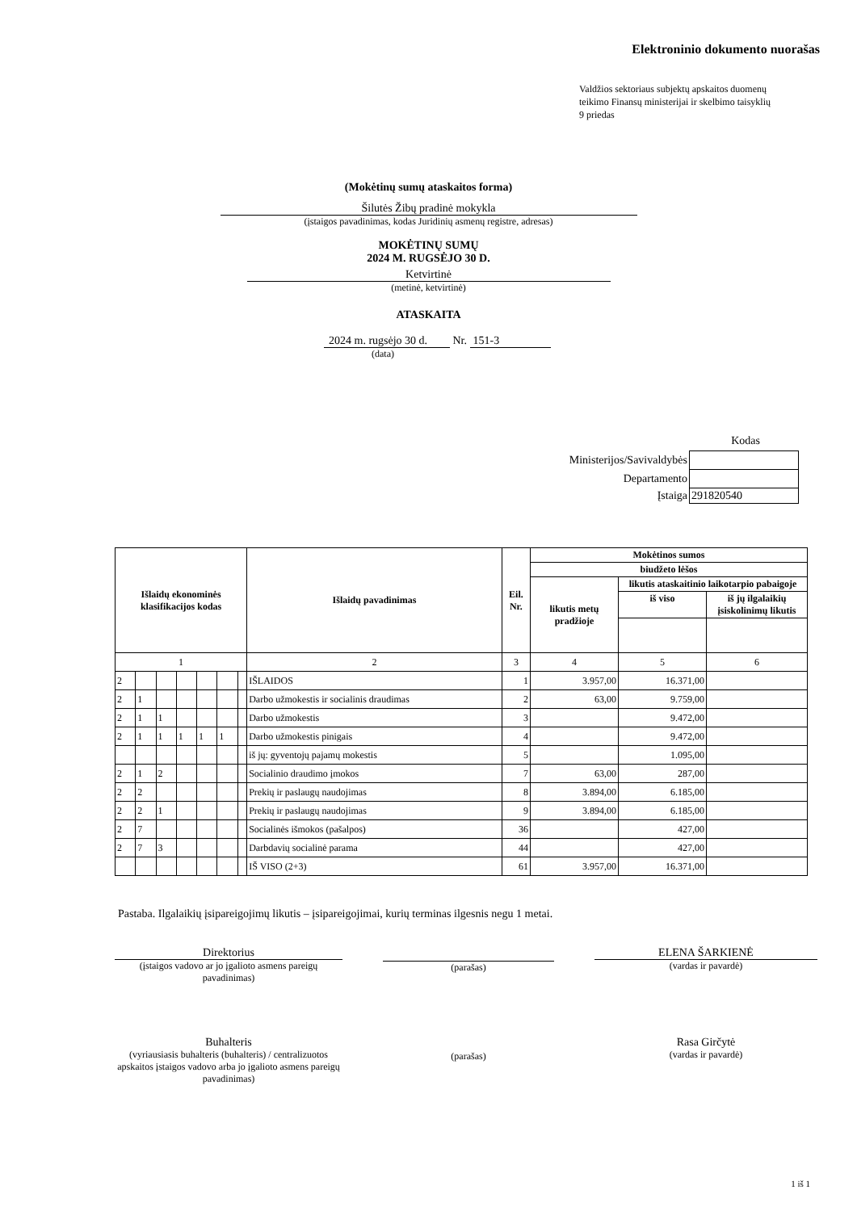Elektroninio dokumento nuorašas
Valdžios sektoriaus subjektų apskaitos duomenų
teikimo Finansų ministerijai ir skelbimo taisyklių
9 priedas
(Mokėtinų sumų ataskaitos forma)
Šilutės Žibų pradinė mokykla
(įstaigos pavadinimas, kodas Juridinių asmenų registre, adresas)
MOKĖTINŲ SUMŲ
2024 M. RUGSĖJO 30 D.
Ketvirtinė
(metinė, ketvirtinė)
ATASKAITA
2024 m. rugsėjo 30 d. Nr. 151-3
(data)
Kodas
| Ministerijos/Savivaldybės | |
| Departamento | |
| Įstaiga | 291820540 |
| Išlaidų ekonominės klasifikacijos kodas | | | | | | | Išlaidų pavadinimas | Eil. Nr. | Mokėtinos sumos | | |
| --- | --- | --- | --- | --- | --- | --- | --- | --- | --- | --- | --- |
| | | | | | | | | | biudžeto lėšos | | |
| | | | | | | | | | likutis metų pradžioje | likutis ataskaitinio laikotarpio pabaigoje | |
| | | | | | | | | | | iš viso | iš jų ilgalaikių įsiskolinimų likutis |
| 1 | | | | | | | 2 | 3 | 4 | 5 | 6 |
| 2 | | | | | | | IŠLAIDOS | 1 | 3.957,00 | 16.371,00 | |
| 2 | 1 | | | | | | Darbo užmokestis ir socialinis draudimas | 2 | 63,00 | 9.759,00 | |
| 2 | 1 | 1 | | | | | Darbo užmokestis | 3 | | 9.472,00 | |
| 2 | 1 | 1 | 1 | 1 | 1 | | Darbo užmokestis pinigais | 4 | | 9.472,00 | |
| | | | | | | | iš jų: gyventojų pajamų mokestis | 5 | | 1.095,00 | |
| 2 | 1 | 2 | | | | | Socialinio draudimo įmokos | 7 | 63,00 | 287,00 | |
| 2 | 2 | | | | | | Prekių ir paslaugų naudojimas | 8 | 3.894,00 | 6.185,00 | |
| 2 | 2 | 1 | | | | | Prekių ir paslaugų naudojimas | 9 | 3.894,00 | 6.185,00 | |
| 2 | 7 | | | | | | Socialinės išmokos (pašalpos) | 36 | | 427,00 | |
| 2 | 7 | 3 | | | | | Darbdavių socialinė parama | 44 | | 427,00 | |
| | | | | | | | IŠ VISO (2+3) | 61 | 3.957,00 | 16.371,00 | |
Pastaba. Ilgalaikių įsipareigojimų likutis – įsipareigojimai, kurių terminas ilgesnis negu 1 metai.
Direktorius
(įstaigos vadovo ar jo įgalioto asmens pareigų pavadinimas)
(parašas)
ELENA ŠARKIENĖ
(vardas ir pavardė)
Buhalteris
(vyriausiasis buhalteris (buhalteris) / centralizuotos apskaitos įstaigos vadovo arba jo įgalioto asmens pareigų pavadinimas)
(parašas)
Rasa Girčytė
(vardas ir pavardė)
1 iš 1